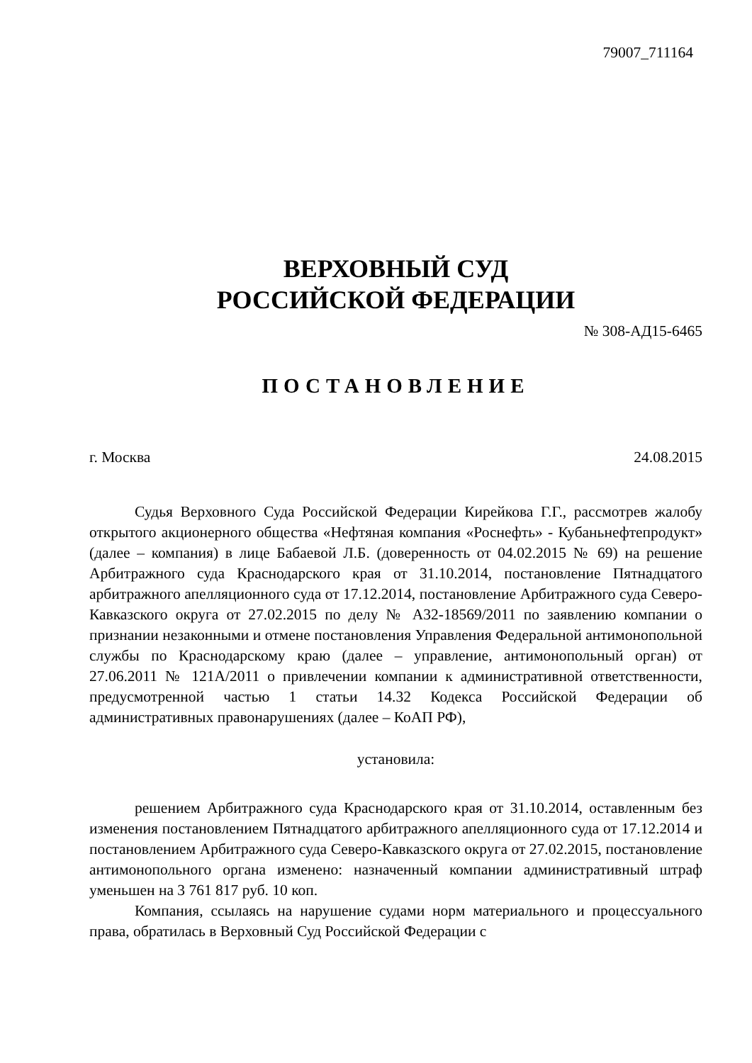79007_711164
ВЕРХОВНЫЙ СУД
РОССИЙСКОЙ ФЕДЕРАЦИИ
№ 308-АД15-6465
ПОСТАНОВЛЕНИЕ
г. Москва 24.08.2015
Судья Верховного Суда Российской Федерации Кирейкова Г.Г., рассмотрев жалобу открытого акционерного общества «Нефтяная компания «Роснефть» - Кубаньнефтепродукт» (далее – компания) в лице Бабаевой Л.Б. (доверенность от 04.02.2015 № 69) на решение Арбитражного суда Краснодарского края от 31.10.2014, постановление Пятнадцатого арбитражного апелляционного суда от 17.12.2014, постановление Арбитражного суда Северо-Кавказского округа от 27.02.2015 по делу № А32-18569/2011 по заявлению компании о признании незаконными и отмене постановления Управления Федеральной антимонопольной службы по Краснодарскому краю (далее – управление, антимонопольный орган) от 27.06.2011 № 121А/2011 о привлечении компании к административной ответственности, предусмотренной частью 1 статьи 14.32 Кодекса Российской Федерации об административных правонарушениях (далее – КоАП РФ),
установила:
решением Арбитражного суда Краснодарского края от 31.10.2014, оставленным без изменения постановлением Пятнадцатого арбитражного апелляционного суда от 17.12.2014 и постановлением Арбитражного суда Северо-Кавказского округа от 27.02.2015, постановление антимонопольного органа изменено: назначенный компании административный штраф уменьшен на 3 761 817 руб. 10 коп.
Компания, ссылаясь на нарушение судами норм материального и процессуального права, обратилась в Верховный Суд Российской Федерации с